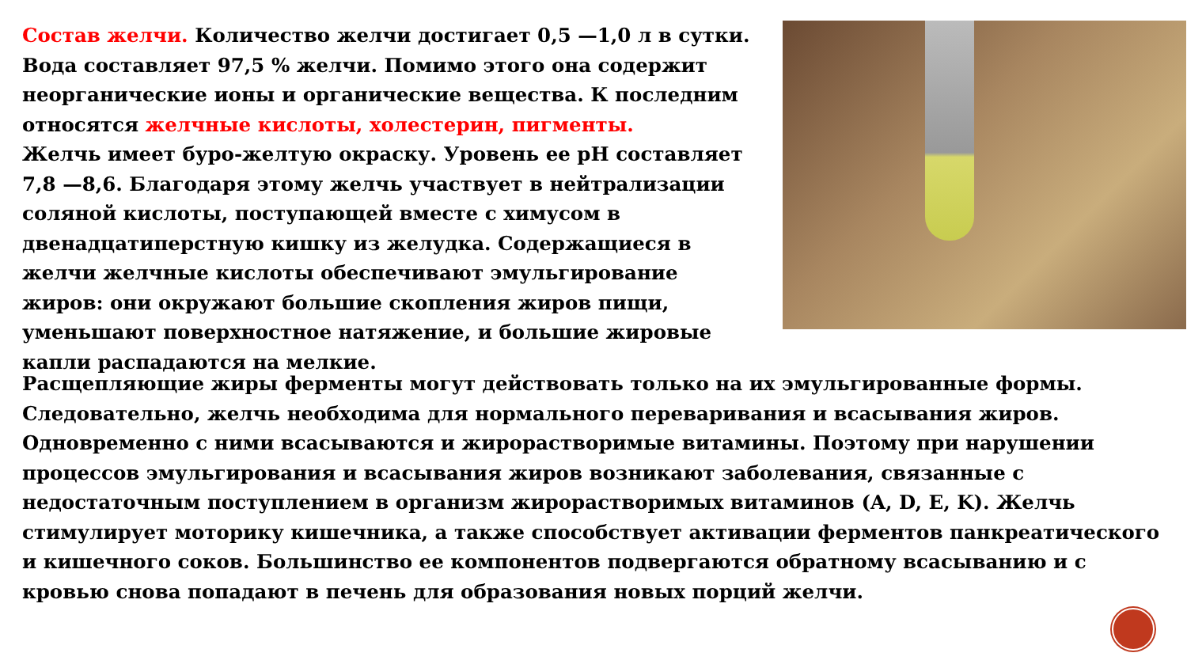Состав желчи. Количество желчи достигает 0,5 —1,0 л в сутки. Вода составляет 97,5 % желчи. Помимо этого она содержит неорганические ионы и органические вещества. К последним относятся желчные кислоты, холестерин, пигменты.
Желчь имеет буро-желтую окраску. Уровень ее pH составляет 7,8 —8,6. Благодаря этому желчь участвует в нейтрализации соляной кислоты, поступающей вместе с химусом в двенадцатиперстную кишку из желудка. Содержащиеся в желчи желчные кислоты обеспечивают эмульгирование жиров: они окружают большие скопления жиров пищи, уменьшают поверхностное натяжение, и большие жировые капли распадаются на мелкие.
Расщепляющие жиры ферменты могут действовать только на их эмульгированные формы. Следовательно, желчь необходима для нормального переваривания и всасывания жиров. Одновременно с ними всасываются и жирорастворимые витамины. Поэтому при нарушении процессов эмульгирования и всасывания жиров возникают заболевания, связанные с недостаточным поступлением в организм жирорастворимых витаминов (A, D, E, K). Желчь стимулирует моторику кишечника, а также способствует активации ферментов панкреатического и кишечного соков. Большинство ее компонентов подвергаются обратному всасыванию и с кровью снова попадают в печень для образования новых порций желчи.